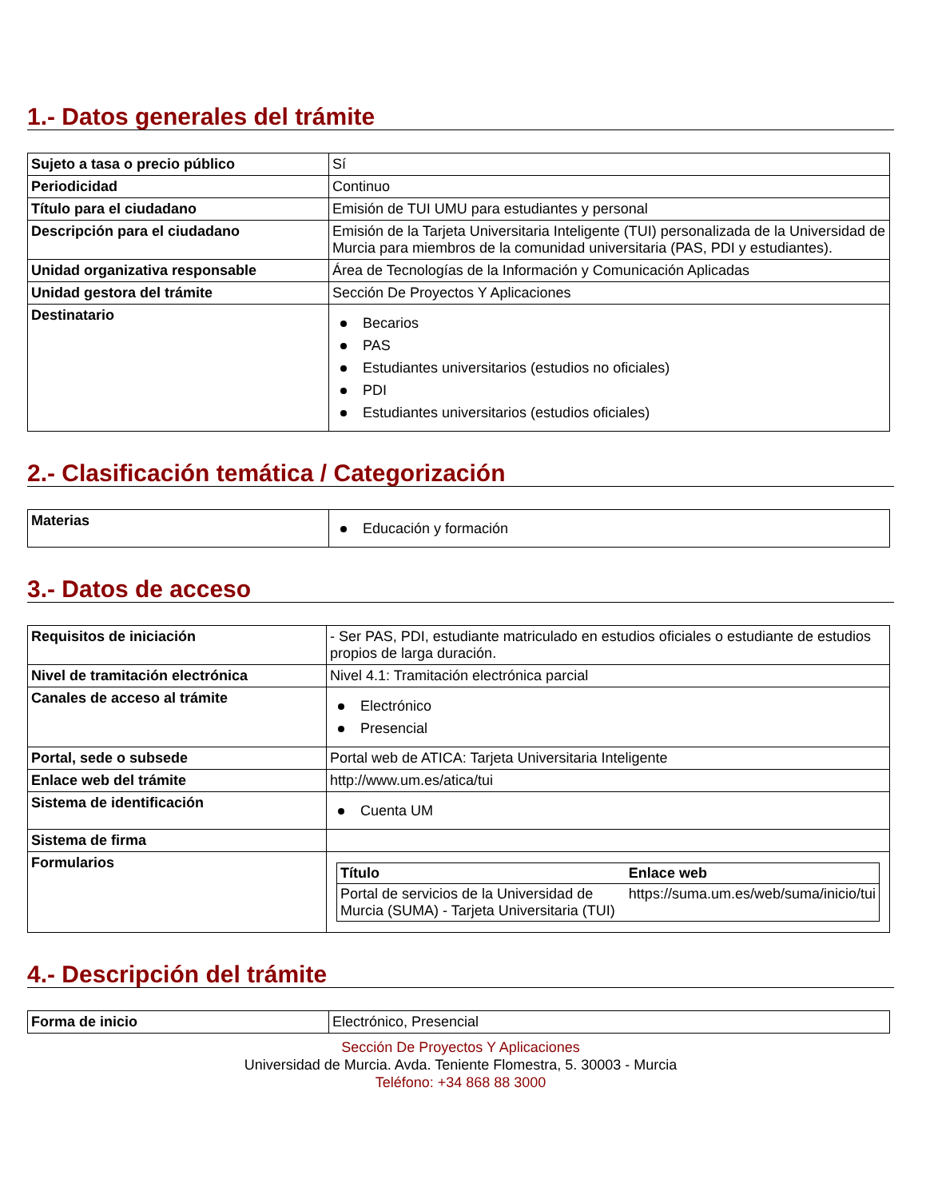1.- Datos generales del trámite
| Sujeto a tasa o precio público | Sí |
| Periodicidad | Continuo |
| Título para el ciudadano | Emisión de TUI UMU para estudiantes y personal |
| Descripción para el ciudadano | Emisión de la Tarjeta Universitaria Inteligente (TUI) personalizada de la Universidad de Murcia para miembros de la comunidad universitaria (PAS, PDI y estudiantes). |
| Unidad organizativa responsable | Área de Tecnologías de la Información y Comunicación Aplicadas |
| Unidad gestora del trámite | Sección De Proyectos Y Aplicaciones |
| Destinatario | Becarios PAS Estudiantes universitarios (estudios no oficiales) PDI Estudiantes universitarios (estudios oficiales) |
2.- Clasificación temática / Categorización
| Materias | Educación y formación |
3.- Datos de acceso
| Requisitos de iniciación | - Ser PAS, PDI, estudiante matriculado en estudios oficiales o estudiante de estudios propios de larga duración. |
| Nivel de tramitación electrónica | Nivel 4.1: Tramitación electrónica parcial |
| Canales de acceso al trámite | Electrónico Presencial |
| Portal, sede o subsede | Portal web de ATICA: Tarjeta Universitaria Inteligente |
| Enlace web del trámite | http://www.um.es/atica/tui |
| Sistema de identificación | Cuenta UM |
| Sistema de firma | |
| Formularios | / Título / Enlace web / / --- / --- / / Portal de servicios de la Universidad de Murcia (SUMA) - Tarjeta Universitaria (TUI) / https://suma.um.es/web/suma/inicio/tui / |
4.- Descripción del trámite
| Forma de inicio | Electrónico, Presencial |
Sección De Proyectos Y Aplicaciones
Universidad de Murcia. Avda. Teniente Flomestra, 5. 30003 - Murcia
Teléfono: +34 868 88 3000